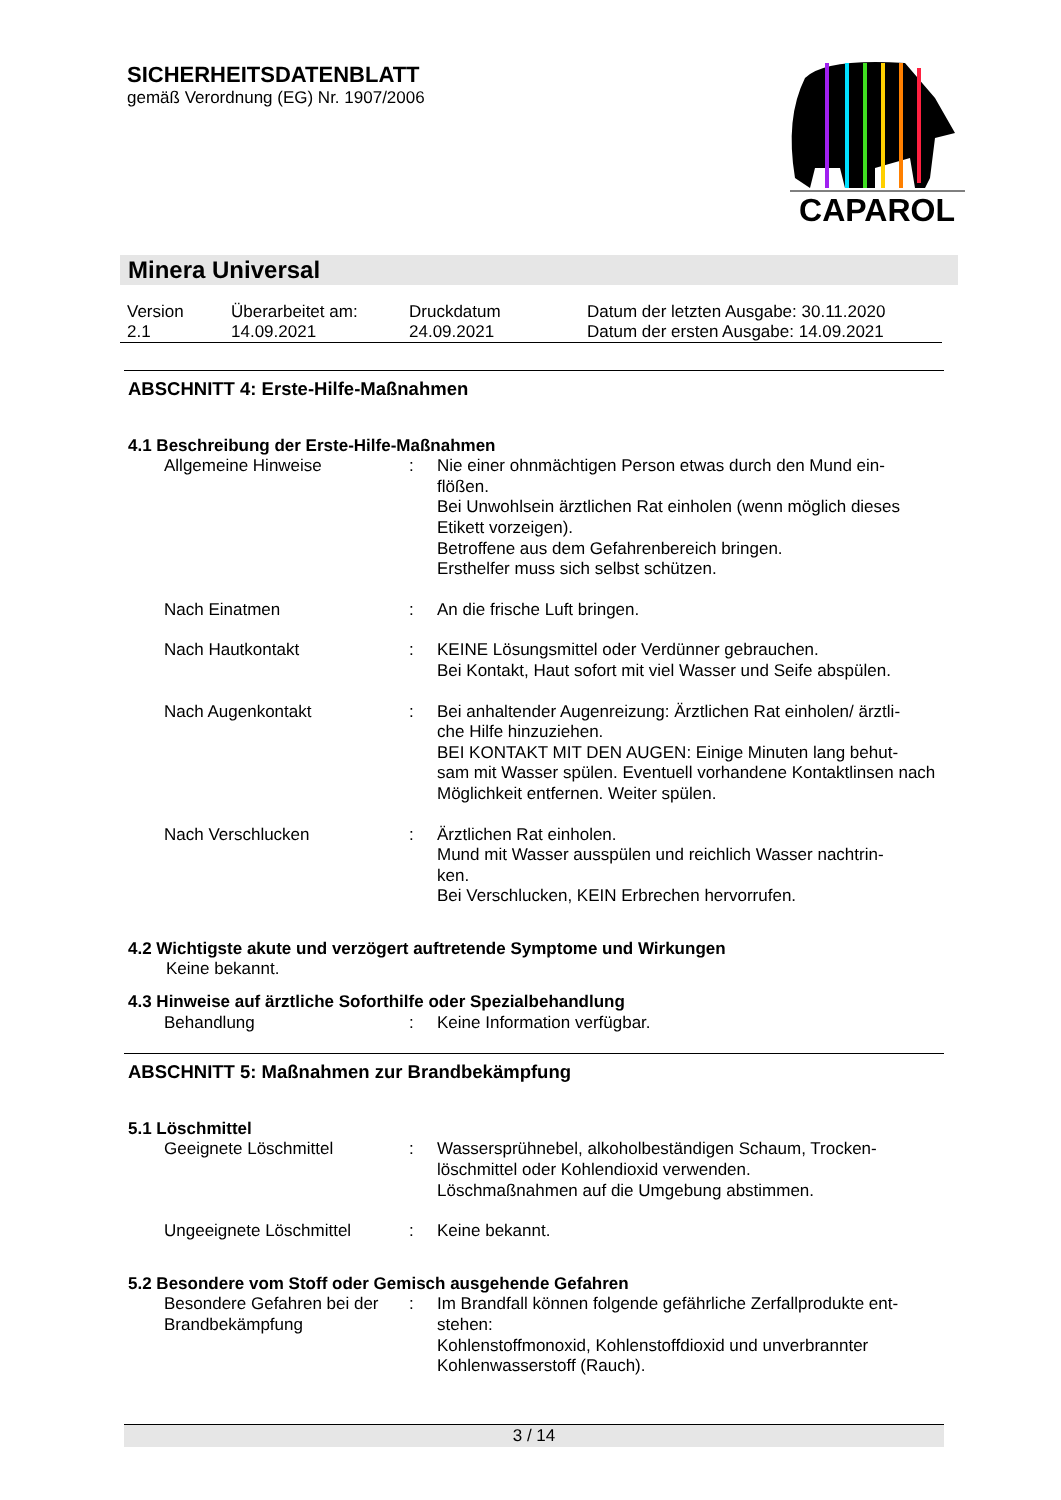SICHERHEITSDATENBLATT
gemäß Verordnung (EG) Nr. 1907/2006
CAPAROL
Minera Universal
| Version 2.1 | Überarbeitet am: 14.09.2021 | Druckdatum 24.09.2021 | Datum der letzten Ausgabe: 30.11.2020 Datum der ersten Ausgabe: 14.09.2021 |
ABSCHNITT 4: Erste-Hilfe-Maßnahmen
4.1 Beschreibung der Erste-Hilfe-Maßnahmen
| Allgemeine Hinweise | : | Nie einer ohnmächtigen Person etwas durch den Mund ein- flößen. Bei Unwohlsein ärztlichen Rat einholen (wenn möglich dieses Etikett vorzeigen). Betroffene aus dem Gefahrenbereich bringen. Ersthelfer muss sich selbst schützen. |
| Nach Einatmen | : | An die frische Luft bringen. |
| Nach Hautkontakt | : | KEINE Lösungsmittel oder Verdünner gebrauchen. Bei Kontakt, Haut sofort mit viel Wasser und Seife abspülen. |
| Nach Augenkontakt | : | Bei anhaltender Augenreizung: Ärztlichen Rat einholen/ ärztli- che Hilfe hinzuziehen. BEI KONTAKT MIT DEN AUGEN: Einige Minuten lang behut- sam mit Wasser spülen. Eventuell vorhandene Kontaktlinsen nach Möglichkeit entfernen. Weiter spülen. |
| Nach Verschlucken | : | Ärztlichen Rat einholen. Mund mit Wasser ausspülen und reichlich Wasser nachtrin- ken. Bei Verschlucken, KEIN Erbrechen hervorrufen. |
4.2 Wichtigste akute und verzögert auftretende Symptome und Wirkungen
Keine bekannt.
4.3 Hinweise auf ärztliche Soforthilfe oder Spezialbehandlung
| Behandlung | : | Keine Information verfügbar. |
ABSCHNITT 5: Maßnahmen zur Brandbekämpfung
5.1 Löschmittel
| Geeignete Löschmittel | : | Wassersprühnebel, alkoholbeständigen Schaum, Trocken- löschmittel oder Kohlendioxid verwenden. Löschmaßnahmen auf die Umgebung abstimmen. |
| Ungeeignete Löschmittel | : | Keine bekannt. |
5.2 Besondere vom Stoff oder Gemisch ausgehende Gefahren
| Besondere Gefahren bei der Brandbekämpfung | : | Im Brandfall können folgende gefährliche Zerfallprodukte ent- stehen: Kohlenstoffmonoxid, Kohlenstoffdioxid und unverbrannter Kohlenwasserstoff (Rauch). |
3 / 14